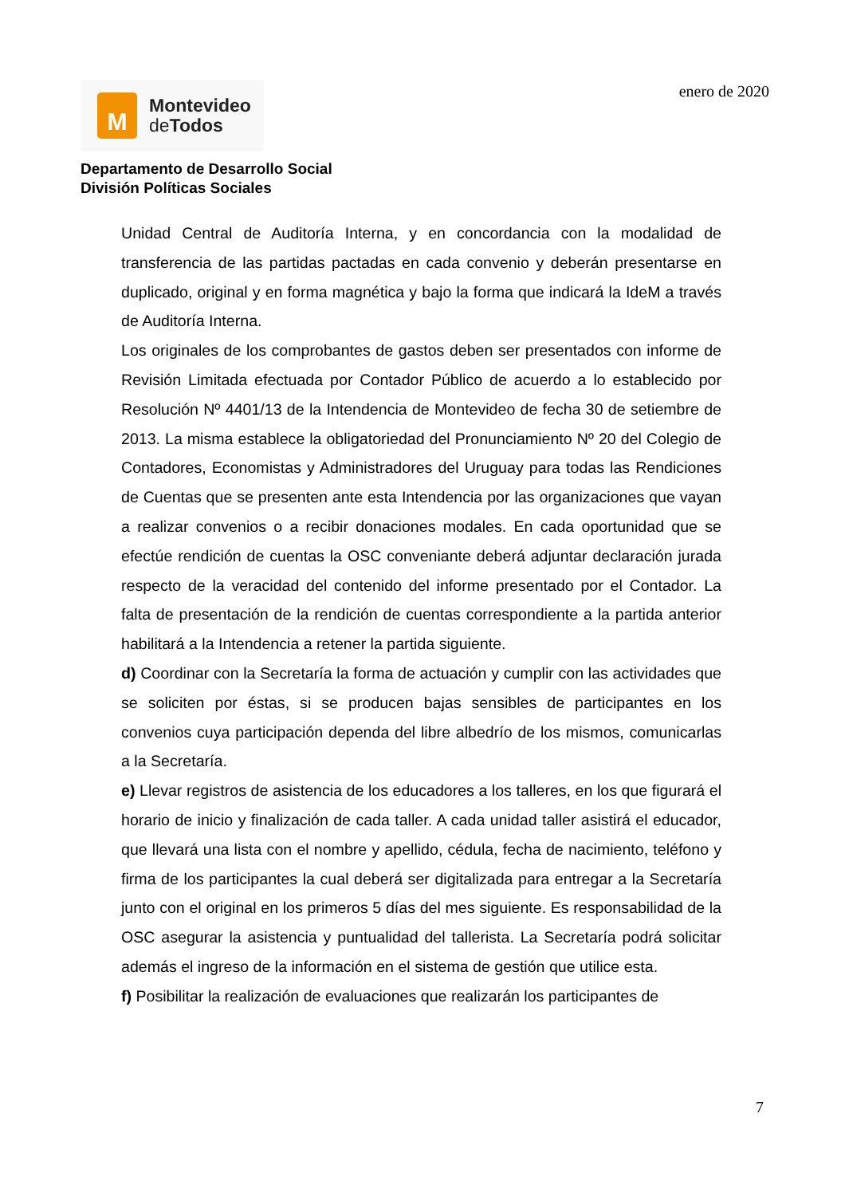M
Montevideo
de Todos
enero de 2020
Departamento de Desarrollo Social
División Políticas Sociales
Unidad Central de Auditoría Interna, y en concordancia con la modalidad de transferencia de las partidas pactadas en cada convenio y deberán presentarse en duplicado, original y en forma magnética y bajo la forma que indicará la IdeM a través de Auditoría Interna.
Los originales de los comprobantes de gastos deben ser presentados con informe de Revisión Limitada efectuada por Contador Público de acuerdo a lo establecido por Resolución Nº 4401/13 de la Intendencia de Montevideo de fecha 30 de setiembre de 2013. La misma establece la obligatoriedad del Pronunciamiento Nº 20 del Colegio de Contadores, Economistas y Administradores del Uruguay para todas las Rendiciones de Cuentas que se presenten ante esta Intendencia por las organizaciones que vayan a realizar convenios o a recibir donaciones modales. En cada oportunidad que se efectúe rendición de cuentas la OSC conveniante deberá adjuntar declaración jurada respecto de la veracidad del contenido del informe presentado por el Contador. La falta de presentación de la rendición de cuentas correspondiente a la partida anterior habilitará a la Intendencia a retener la partida siguiente.
d) Coordinar con la Secretaría la forma de actuación y cumplir con las actividades que se soliciten por éstas, si se producen bajas sensibles de participantes en los convenios cuya participación dependa del libre albedrío de los mismos, comunicarlas a la Secretaría.
e) Llevar registros de asistencia de los educadores a los talleres, en los que figurará el horario de inicio y finalización de cada taller. A cada unidad taller asistirá el educador, que llevará una lista con el nombre y apellido, cédula, fecha de nacimiento, teléfono y firma de los participantes la cual deberá ser digitalizada para entregar a la Secretaría junto con el original en los primeros 5 días del mes siguiente. Es responsabilidad de la OSC asegurar la asistencia y puntualidad del tallerista. La Secretaría podrá solicitar además el ingreso de la información en el sistema de gestión que utilice esta.
f) Posibilitar la realización de evaluaciones que realizarán los participantes de
7